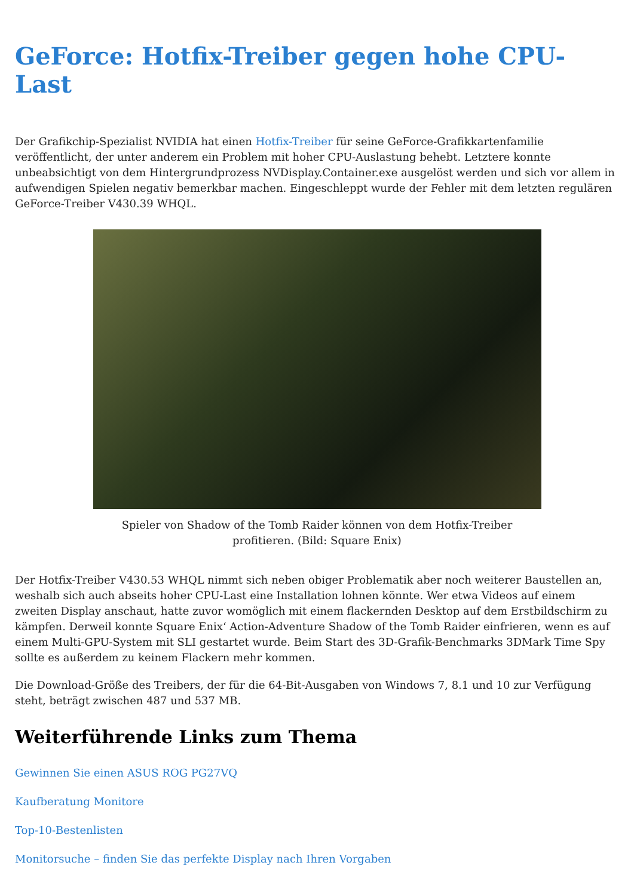GeForce: Hotfix-Treiber gegen hohe CPU-Last
Der Grafikchip-Spezialist NVIDIA hat einen Hotfix-Treiber für seine GeForce-Grafikkartenfamilie veröffentlicht, der unter anderem ein Problem mit hoher CPU-Auslastung behebt. Letztere konnte unbeabsichtigt von dem Hintergrundprozess NVDisplay.Container.exe ausgelöst werden und sich vor allem in aufwendigen Spielen negativ bemerkbar machen. Eingeschleppt wurde der Fehler mit dem letzten regulären GeForce-Treiber V430.39 WHQL.
Spieler von Shadow of the Tomb Raider können von dem Hotfix-Treiber profitieren. (Bild: Square Enix)
Der Hotfix-Treiber V430.53 WHQL nimmt sich neben obiger Problematik aber noch weiterer Baustellen an, weshalb sich auch abseits hoher CPU-Last eine Installation lohnen könnte. Wer etwa Videos auf einem zweiten Display anschaut, hatte zuvor womöglich mit einem flackernden Desktop auf dem Erstbildschirm zu kämpfen. Derweil konnte Square Enix‘ Action-Adventure Shadow of the Tomb Raider einfrieren, wenn es auf einem Multi-GPU-System mit SLI gestartet wurde. Beim Start des 3D-Grafik-Benchmarks 3DMark Time Spy sollte es außerdem zu keinem Flackern mehr kommen.
Die Download-Größe des Treibers, der für die 64-Bit-Ausgaben von Windows 7, 8.1 und 10 zur Verfügung steht, beträgt zwischen 487 und 537 MB.
Weiterführende Links zum Thema
Gewinnen Sie einen ASUS ROG PG27VQ
Kaufberatung Monitore
Top-10-Bestenlisten
Monitorsuche – finden Sie das perfekte Display nach Ihren Vorgaben